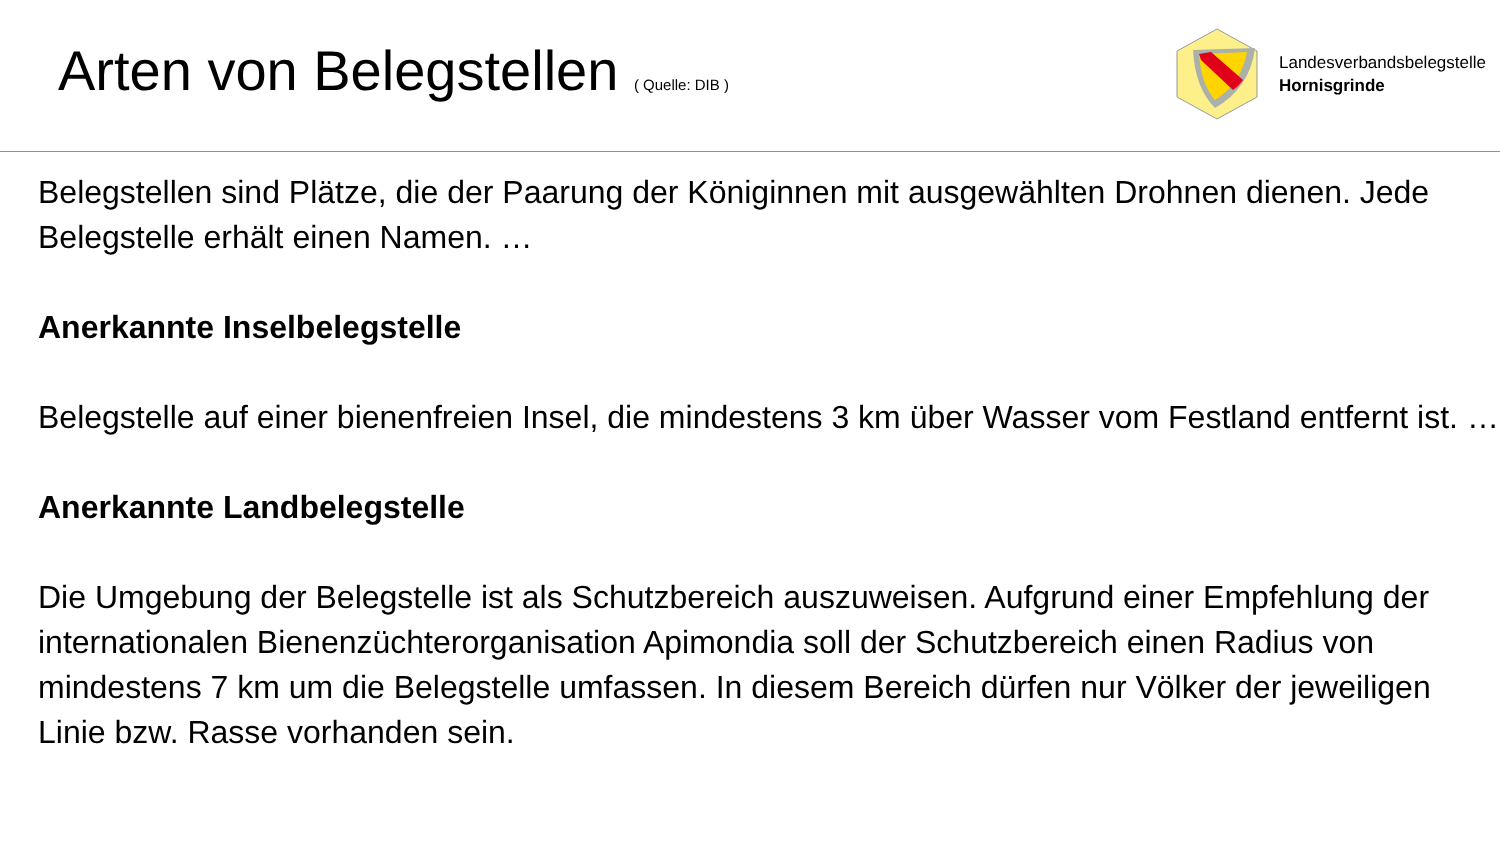Arten von Belegstellen ( Quelle: DIB )
Landesverbandsbelegstelle
Hornisgrinde
Belegstellen sind Plätze, die der Paarung der Königinnen mit ausgewählten Drohnen dienen. Jede Belegstelle erhält einen Namen. …
Anerkannte Inselbelegstelle
Belegstelle auf einer bienenfreien Insel, die mindestens 3 km über Wasser vom Festland entfernt ist. …
Anerkannte Landbelegstelle
Die Umgebung der Belegstelle ist als Schutzbereich auszuweisen. Aufgrund einer Empfehlung der internationalen Bienenzüchterorganisation Apimondia soll der Schutzbereich einen Radius von mindestens 7 km um die Belegstelle umfassen. In diesem Bereich dürfen nur Völker der jeweiligen Linie bzw. Rasse vorhanden sein.